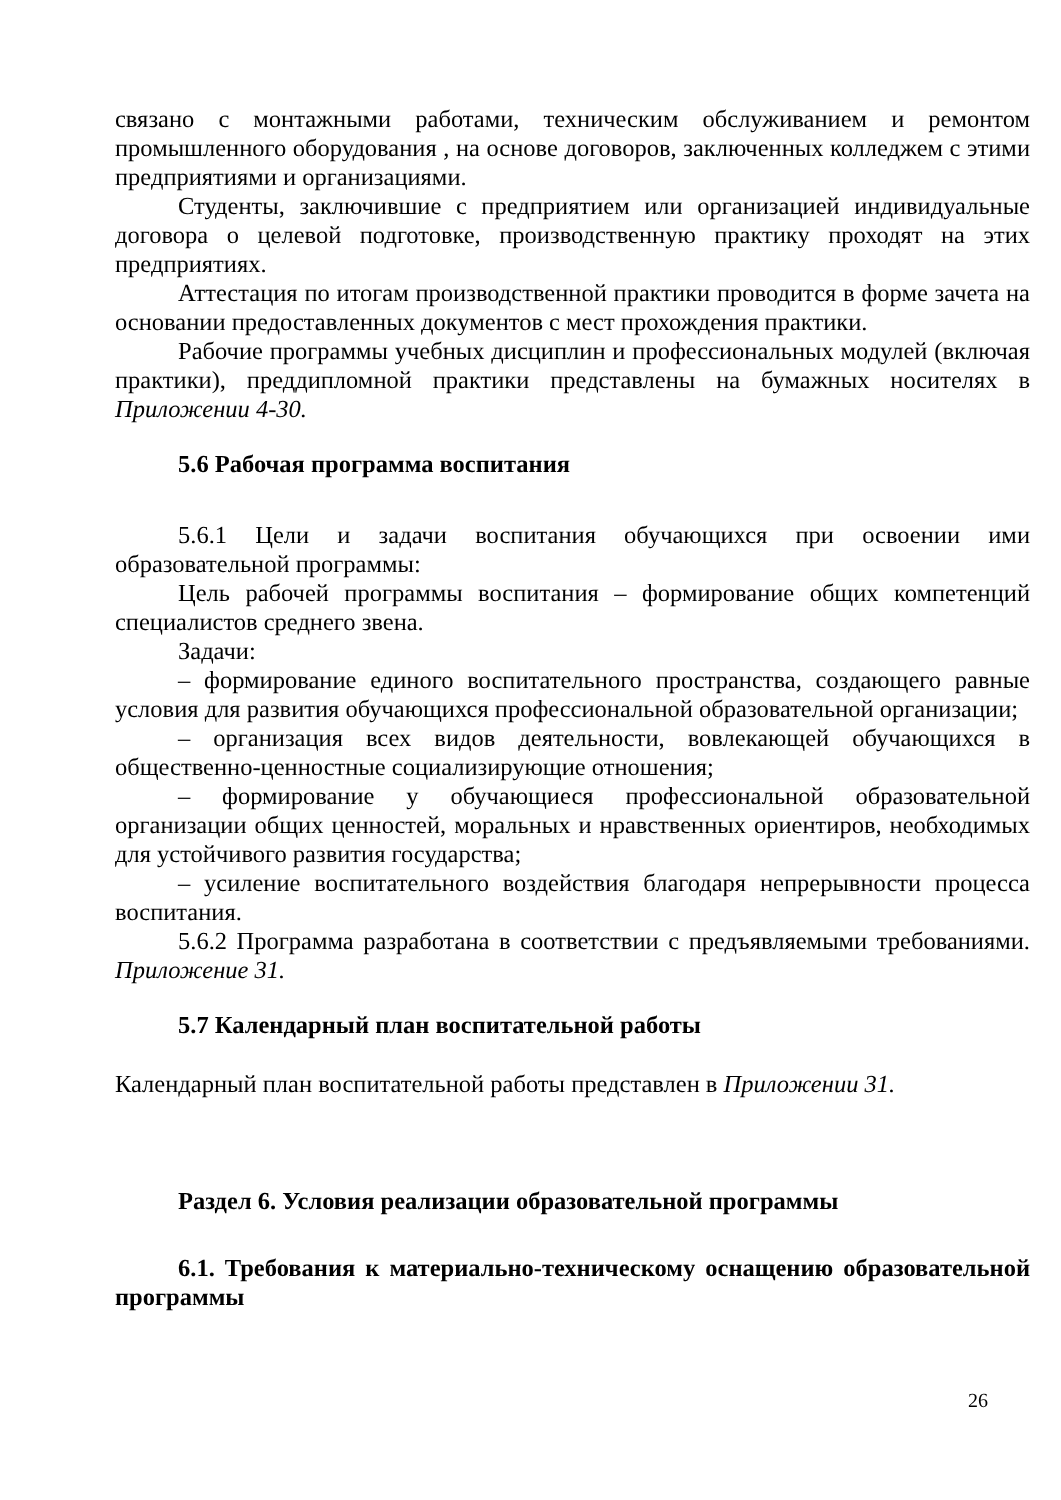связано с монтажными работами, техническим обслуживанием и ремонтом промышленного оборудования , на основе договоров, заключенных колледжем с этими предприятиями и организациями.
Студенты, заключившие с предприятием или организацией индивидуальные договора о целевой подготовке, производственную практику проходят на этих предприятиях.
Аттестация по итогам производственной практики проводится в форме зачета на основании предоставленных документов с мест прохождения практики.
Рабочие программы учебных дисциплин и профессиональных модулей (включая практики), преддипломной практики представлены на бумажных носителях в Приложении 4-30.
5.6 Рабочая программа воспитания
5.6.1 Цели и задачи воспитания обучающихся при освоении ими образовательной программы:
Цель рабочей программы воспитания – формирование общих компетенций специалистов среднего звена.
Задачи:
– формирование единого воспитательного пространства, создающего равные условия для развития обучающихся профессиональной образовательной организации;
– организация всех видов деятельности, вовлекающей обучающихся в общественно-ценностные социализирующие отношения;
– формирование у обучающиеся профессиональной образовательной организации общих ценностей, моральных и нравственных ориентиров, необходимых для устойчивого развития государства;
– усиление воспитательного воздействия благодаря непрерывности процесса воспитания.
5.6.2 Программа разработана в соответствии с предъявляемыми требованиями. Приложение 31.
5.7 Календарный план воспитательной работы
Календарный план воспитательной работы представлен в Приложении 31.
Раздел 6. Условия реализации образовательной программы
6.1. Требования к материально-техническому оснащению образовательной программы
26